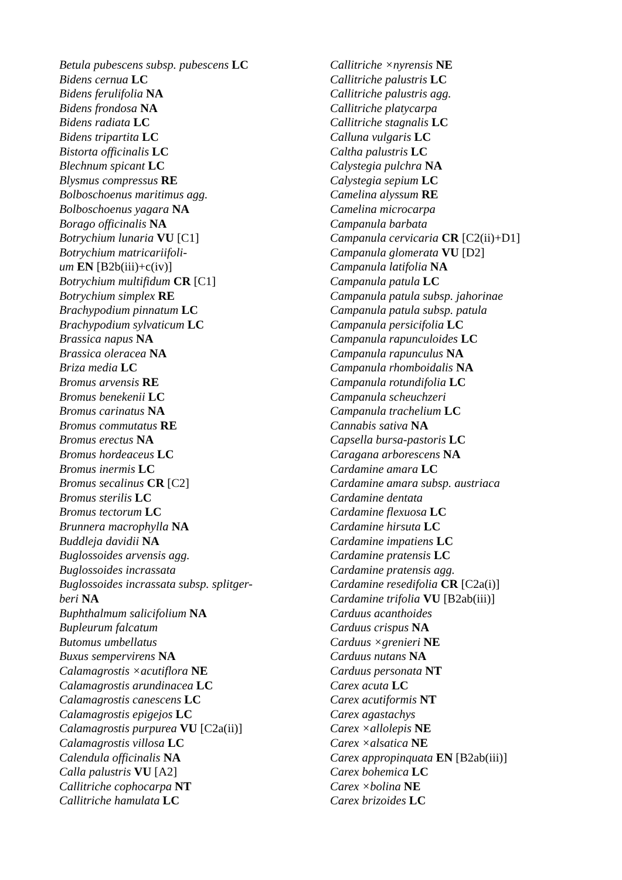Betula pubescens subsp. pubescens LC
Bidens cernua LC
Bidens ferulifolia NA
Bidens frondosa NA
Bidens radiata LC
Bidens tripartita LC
Bistorta officinalis LC
Blechnum spicant LC
Blysmus compressus RE
Bolboschoenus maritimus agg.
Bolboschoenus yagara NA
Borago officinalis NA
Botrychium lunaria VU [C1]
Botrychium matricariifoli-
um EN [B2b(iii)+c(iv)]
Botrychium multifidum CR [C1]
Botrychium simplex RE
Brachypodium pinnatum LC
Brachypodium sylvaticum LC
Brassica napus NA
Brassica oleracea NA
Briza media LC
Bromus arvensis RE
Bromus benekenii LC
Bromus carinatus NA
Bromus commutatus RE
Bromus erectus NA
Bromus hordeaceus LC
Bromus inermis LC
Bromus secalinus CR [C2]
Bromus sterilis LC
Bromus tectorum LC
Brunnera macrophylla NA
Buddleja davidii NA
Buglossoides arvensis agg.
Buglossoides incrassata
Buglossoides incrassata subsp. splitger-
beri NA
Buphthalmum salicifolium NA
Bupleurum falcatum
Butomus umbellatus
Buxus sempervirens NA
Calamagrostis ×acutiflora NE
Calamagrostis arundinacea LC
Calamagrostis canescens LC
Calamagrostis epigejos LC
Calamagrostis purpurea VU [C2a(ii)]
Calamagrostis villosa LC
Calendula officinalis NA
Calla palustris VU [A2]
Callitriche cophocarpa NT
Callitriche hamulata LC
Callitriche ×nyrensis NE
Callitriche palustris LC
Callitriche palustris agg.
Callitriche platycarpa
Callitriche stagnalis LC
Calluna vulgaris LC
Caltha palustris LC
Calystegia pulchra NA
Calystegia sepium LC
Camelina alyssum RE
Camelina microcarpa
Campanula barbata
Campanula cervicaria CR [C2(ii)+D1]
Campanula glomerata VU [D2]
Campanula latifolia NA
Campanula patula LC
Campanula patula subsp. jahorinae
Campanula patula subsp. patula
Campanula persicifolia LC
Campanula rapunculoides LC
Campanula rapunculus NA
Campanula rhomboidalis NA
Campanula rotundifolia LC
Campanula scheuchzeri
Campanula trachelium LC
Cannabis sativa NA
Capsella bursa-pastoris LC
Caragana arborescens NA
Cardamine amara LC
Cardamine amara subsp. austriaca
Cardamine dentata
Cardamine flexuosa LC
Cardamine hirsuta LC
Cardamine impatiens LC
Cardamine pratensis LC
Cardamine pratensis agg.
Cardamine resedifolia CR [C2a(i)]
Cardamine trifolia VU [B2ab(iii)]
Carduus acanthoides
Carduus crispus NA
Carduus ×grenieri NE
Carduus nutans NA
Carduus personata NT
Carex acuta LC
Carex acutiformis NT
Carex agastachys
Carex ×allolepis NE
Carex ×alsatica NE
Carex appropinquata EN [B2ab(iii)]
Carex bohemica LC
Carex ×bolina NE
Carex brizoides LC